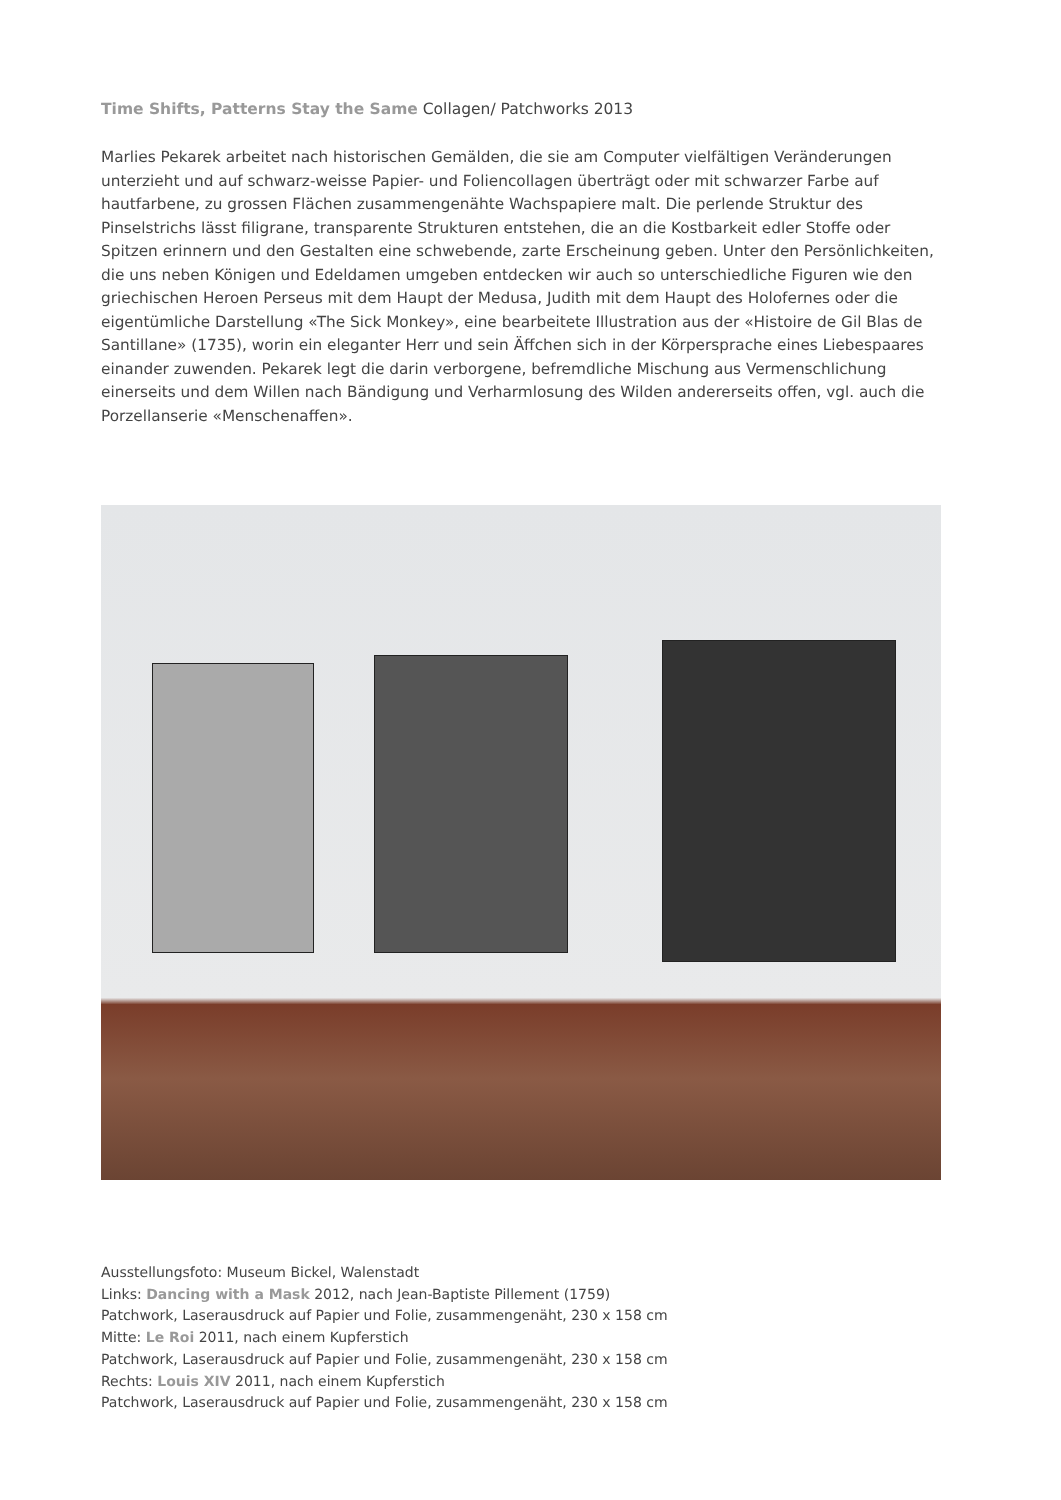Time Shifts, Patterns Stay the Same Collagen/ Patchworks 2013
Marlies Pekarek arbeitet nach historischen Gemälden, die sie am Computer vielfältigen Veränderungen unterzieht und auf schwarz-weisse Papier- und Foliencollagen überträgt oder mit schwarzer Farbe auf hautfarbene, zu grossen Flächen zusammengenähte Wachspapiere malt. Die perlende Struktur des Pinselstrichs lässt filigrane, transparente Strukturen entstehen, die an die Kostbarkeit edler Stoffe oder Spitzen erinnern und den Gestalten eine schwebende, zarte Erscheinung geben. Unter den Persönlichkeiten, die uns neben Königen und Edeldamen umgeben entdecken wir auch so unterschiedliche Figuren wie den griechischen Heroen Perseus mit dem Haupt der Medusa, Judith mit dem Haupt des Holofernes oder die eigentümliche Darstellung «The Sick Monkey», eine bearbeitete Illustration aus der «Histoire de Gil Blas de Santillane» (1735), worin ein eleganter Herr und sein Äffchen sich in der Körpersprache eines Liebespaares einander zuwenden. Pekarek legt die darin verborgene, befremdliche Mischung aus Vermenschlichung einerseits und dem Willen nach Bändigung und Verharmlosung des Wilden andererseits offen, vgl. auch die Porzellanserie «Menschenaffen».
Ausstellungsfoto: Museum Bickel, Walenstadt
Links: Dancing with a Mask 2012, nach Jean-Baptiste Pillement (1759)
Patchwork, Laserausdruck auf Papier und Folie, zusammengenäht, 230 x 158 cm
Mitte: Le Roi 2011, nach einem Kupferstich
Patchwork, Laserausdruck auf Papier und Folie, zusammengenäht, 230 x 158 cm
Rechts: Louis XIV 2011, nach einem Kupferstich
Patchwork, Laserausdruck auf Papier und Folie, zusammengenäht, 230 x 158 cm